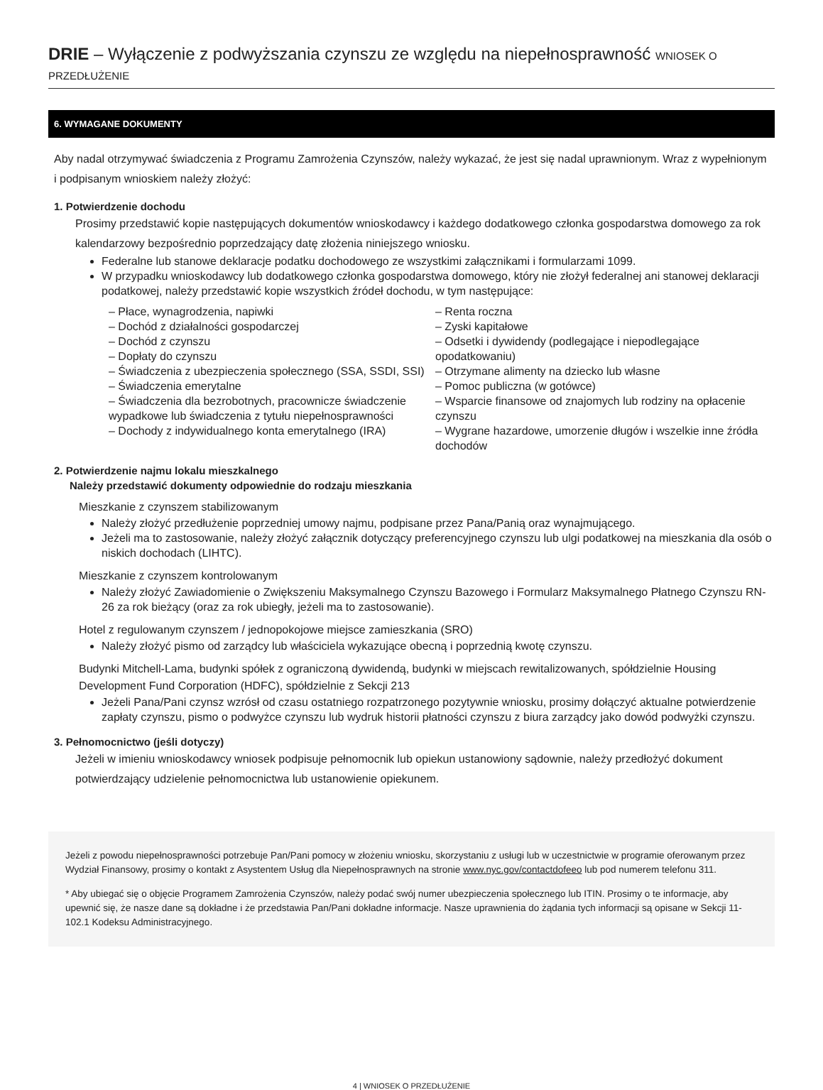DRIE – Wyłączenie z podwyższania czynszu ze względu na niepełnosprawność WNIOSEK O PRZEDŁUŻENIE
6. WYMAGANE DOKUMENTY
Aby nadal otrzymywać świadczenia z Programu Zamrożenia Czynszów, należy wykazać, że jest się nadal uprawnionym. Wraz z wypełnionym i podpisanym wnioskiem należy złożyć:
1. Potwierdzenie dochodu
Prosimy przedstawić kopie następujących dokumentów wnioskodawcy i każdego dodatkowego członka gospodarstwa domowego za rok kalendarzowy bezpośrednio poprzedzający datę złożenia niniejszego wniosku.
Federalne lub stanowe deklaracje podatku dochodowego ze wszystkimi załącznikami i formularzami 1099.
W przypadku wnioskodawcy lub dodatkowego członka gospodarstwa domowego, który nie złożył federalnej ani stanowej deklaracji podatkowej, należy przedstawić kopie wszystkich źródeł dochodu, w tym następujące:
– Płace, wynagrodzenia, napiwki
– Dochód z działalności gospodarczej
– Dochód z czynszu
– Dopłaty do czynszu
– Świadczenia z ubezpieczenia społecznego (SSA, SSDI, SSI)
– Świadczenia emerytalne
– Świadczenia dla bezrobotnych, pracownicze świadczenie wypadkowe lub świadczenia z tytułu niepełnosprawności
– Dochody z indywidualnego konta emerytalnego (IRA)
– Renta roczna
– Zyski kapitałowe
– Odsetki i dywidendy (podlegające i niepodlegające opodatkowaniu)
– Otrzymane alimenty na dziecko lub własne
– Pomoc publiczna (w gotówce)
– Wsparcie finansowe od znajomych lub rodziny na opłacenie czynszu
– Wygrane hazardowe, umorzenie długów i wszelkie inne źródła dochodów
2. Potwierdzenie najmu lokalu mieszkalnego
Należy przedstawić dokumenty odpowiednie do rodzaju mieszkania
Mieszkanie z czynszem stabilizowanym
Należy złożyć przedłużenie poprzedniej umowy najmu, podpisane przez Pana/Panią oraz wynajmującego.
Jeżeli ma to zastosowanie, należy złożyć załącznik dotyczący preferencyjnego czynszu lub ulgi podatkowej na mieszkania dla osób o niskich dochodach (LIHTC).
Mieszkanie z czynszem kontrolowanym
Należy złożyć Zawiadomienie o Zwiększeniu Maksymalnego Czynszu Bazowego i Formularz Maksymalnego Płatnego Czynszu RN-26 za rok bieżący (oraz za rok ubiegły, jeżeli ma to zastosowanie).
Hotel z regulowanym czynszem / jednopokojowe miejsce zamieszkania (SRO)
Należy złożyć pismo od zarządcy lub właściciela wykazujące obecną i poprzednią kwotę czynszu.
Budynki Mitchell-Lama, budynki spółek z ograniczoną dywidendą, budynki w miejscach rewitalizowanych, spółdzielnie Housing Development Fund Corporation (HDFC), spółdzielnie z Sekcji 213
Jeżeli Pana/Pani czynsz wzrósł od czasu ostatniego rozpatrzonego pozytywnie wniosku, prosimy dołączyć aktualne potwierdzenie zapłaty czynszu, pismo o podwyżce czynszu lub wydruk historii płatności czynszu z biura zarządcy jako dowód podwyżki czynszu.
3. Pełnomocnictwo (jeśli dotyczy)
Jeżeli w imieniu wnioskodawcy wniosek podpisuje pełnomocnik lub opiekun ustanowiony sądownie, należy przedłożyć dokument potwierdzający udzielenie pełnomocnictwa lub ustanowienie opiekunem.
Jeżeli z powodu niepełnosprawności potrzebuje Pan/Pani pomocy w złożeniu wniosku, skorzystaniu z usługi lub w uczestnictwie w programie oferowanym przez Wydział Finansowy, prosimy o kontakt z Asystentem Usług dla Niepełnosprawnych na stronie www.nyc.gov/contactdofeeo lub pod numerem telefonu 311.
* Aby ubiegać się o objęcie Programem Zamrożenia Czynszów, należy podać swój numer ubezpieczenia społecznego lub ITIN. Prosimy o te informacje, aby upewnić się, że nasze dane są dokładne i że przedstawia Pan/Pani dokładne informacje. Nasze uprawnienia do żądania tych informacji są opisane w Sekcji 11-102.1 Kodeksu Administracyjnego.
4 | WNIOSEK O PRZEDŁUŻENIE